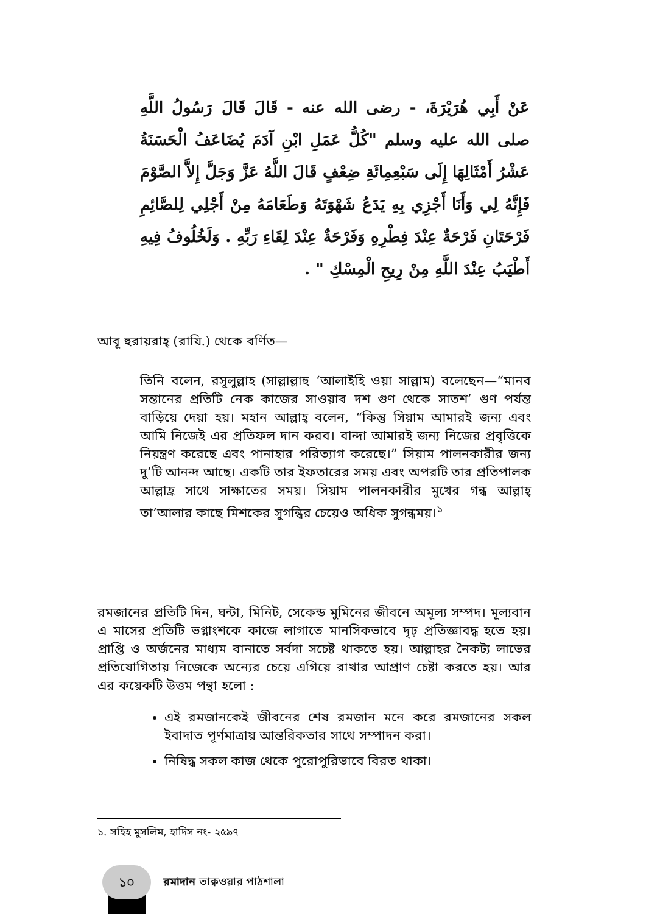عَنْ أَبِي هُرَيْرَةَ، - رضى الله عنه - قَالَ قَالَ رَسُولُ اللَّهِ صلى الله عليه وسلم "كُلُّ عَمَلِ ابْنِ آدَمَ يُضَاعَفُ الْحَسَنَةُ عَشْرُ أَمْثَالِهَا إِلَى سَبْعِمِائَةِ ضِعْفٍ قَالَ اللَّهُ عَزَّ وَجَلَّ إِلاَّ الصَّوْمَ فَإِنَّهُ لِي وَأَنَا أَجْزِي بِهِ يَدَعُ شَهْوَتَهُ وَطَعَامَهُ مِنْ أَجْلِي لِلصَّائِمِ فَرْحَتَانِ فَرْحَةٌ عِنْدَ فِطْرِهِ وَفَرْحَةٌ عِنْدَ لِقَاءِ رَبِّهِ . وَلَخُلُوفُ فِيهِ أَطْيَبُ عِنْدَ اللَّهِ مِنْ رِيحِ الْمِسْكِ " .
আবূ হুরায়রাহ্ (রাযি.) থেকে বর্ণিত—
তিনি বলেন, রসূলুল্লাহ (সাল্লাল্লাহু ‘আলাইহি ওয়া সাল্লাম) বলেছেন—“মানব সন্তানের প্রতিটি নেক কাজের সাওয়াব দশ গুণ থেকে সাতশ’ গুণ পর্যন্ত বাড়িয়ে দেয়া হয়। মহান আল্লাহ্ বলেন, “কিন্তু সিয়াম আমারই জন্য এবং আমি নিজেই এর প্রতিফল দান করব। বান্দা আমারই জন্য নিজের প্রবৃত্তিকে নিয়ন্ত্রণ করেছে এবং পানাহার পরিত্যাগ করেছে।” সিয়াম পালনকারীর জন্য দু’টি আনন্দ আছে। একটি তার ইফতারের সময় এবং অপরটি তার প্রতিপালক আল্লাহ্র সাথে সাক্ষাতের সময়। সিয়াম পালনকারীর মুখের গন্ধ আল্লাহ্ তা’আলার কাছে মিশকের সুগন্ধির চেয়েও অধিক সুগন্ধময়।<sup>১</sup>
রমজানের প্রতিটি দিন, ঘন্টা, মিনিট, সেকেন্ড মুমিনের জীবনে অমূল্য সম্পদ। মূল্যবান এ মাসের প্রতিটি ভগ্নাংশকে কাজে লাগাতে মানসিকভাবে দৃঢ় প্রতিজ্ঞাবদ্ধ হতে হয়। প্রাপ্তি ও অর্জনের মাধ্যম বানাতে সর্বদা সচেষ্ট থাকতে হয়। আল্লাহর নৈকট্য লাভের প্রতিযোগিতায় নিজেকে অন্যের চেয়ে এগিয়ে রাখার আপ্রাণ চেষ্টা করতে হয়। আর এর কয়েকটি উত্তম পন্থা হলো :
এই রমজানকেই জীবনের শেষ রমজান মনে করে রমজানের সকল ইবাদাত পূর্ণমাত্রায় আন্তরিকতার সাথে সম্পাদন করা।
নিষিদ্ধ সকল কাজ থেকে পুরোপুরিভাবে বিরত থাকা।
১. সহিহ মুসলিম, হাদিস নং- ২৫৯৭
১০ রমাদান তাক্বওয়ার পাঠশালা